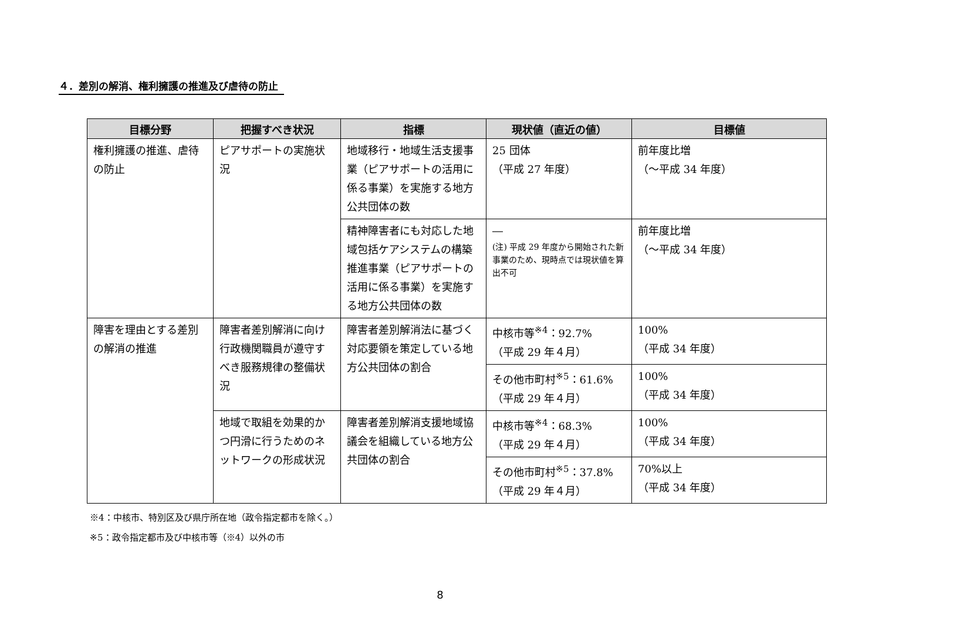４．差別の解消、権利擁護の推進及び虐待の防止
| 目標分野 | 把握すべき状況 | 指標 | 現状値（直近の値） | 目標値 |
| --- | --- | --- | --- | --- |
| 権利擁護の推進、虐待の防止 | ピアサポートの実施状況 | 地域移行・地域生活支援事業（ピアサポートの活用に係る事業）を実施する地方公共団体の数 | 25 団体 （平成 27 年度） | 前年度比増 （～平成 34 年度） |
| | | 精神障害者にも対応した地域包括ケアシステムの構築推進事業（ピアサポートの活用に係る事業）を実施する地方公共団体の数 | ― (注) 平成 29 年度から開始された新事業のため、現時点では現状値を算出不可 | 前年度比増 （～平成 34 年度） |
| 障害を理由とする差別の解消の推進 | 障害者差別解消に向け行政機関職員が遵守すべき服務規律の整備状況 | 障害者差別解消法に基づく対応要領を策定している地方公共団体の割合 | 中核市等<sup>※4</sup>：92.7% （平成 29 年４月） | 100% （平成 34 年度） |
| | | | その他市町村<sup>※5</sup>：61.6% （平成 29 年４月） | 100% （平成 34 年度） |
| | 地域で取組を効果的かつ円滑に行うためのネットワークの形成状況 | 障害者差別解消支援地域協議会を組織している地方公共団体の割合 | 中核市等<sup>※4</sup>：68.3% （平成 29 年４月） | 100% （平成 34 年度） |
| | | | その他市町村<sup>※5</sup>：37.8% （平成 29 年４月） | 70%以上 （平成 34 年度） |
※4：中核市、特別区及び県庁所在地（政令指定都市を除く。）
※5：政令指定都市及び中核市等（※4）以外の市
8